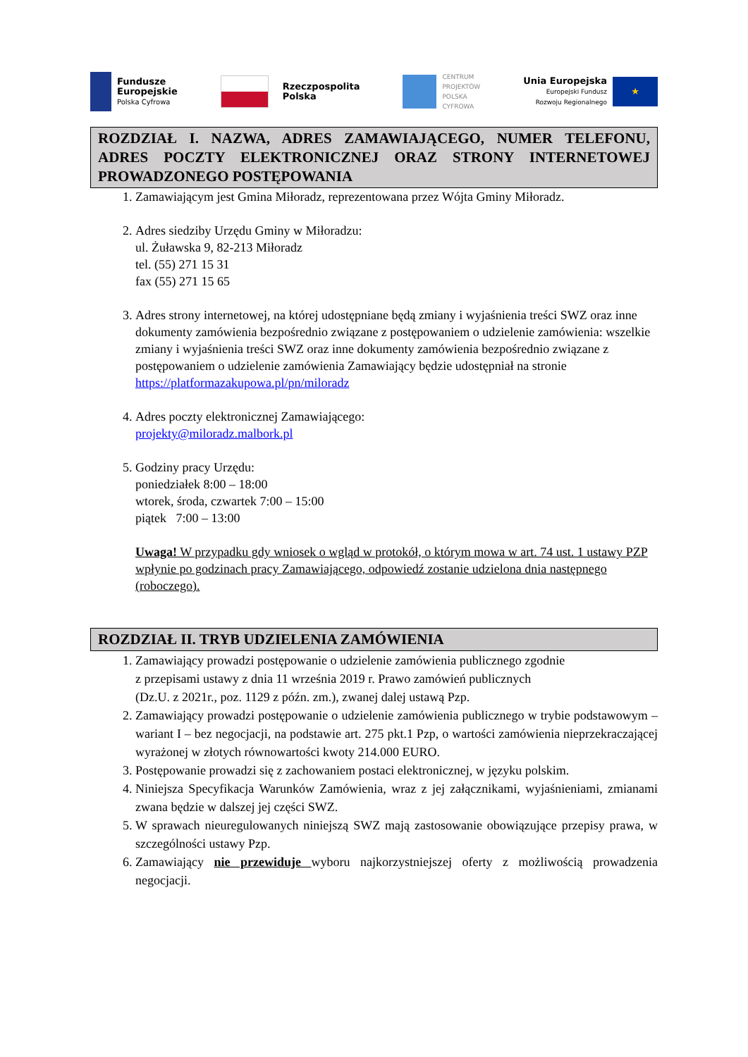Fundusze
Europejskie
Polska Cyfrowa
Rzeczpospolita
Polska
CENTRUM
PROJEKTÓW
POLSKA
CYFROWA
Unia Europejska
Europejski Fundusz
Rozwoju Regionalnego
★
ROZDZIAŁ I. NAZWA, ADRES ZAMAWIAJĄCEGO, NUMER TELEFONU, ADRES POCZTY ELEKTRONICZNEJ ORAZ STRONY INTERNETOWEJ PROWADZONEGO POSTĘPOWANIA
1. Zamawiającym jest Gmina Miłoradz, reprezentowana przez Wójta Gminy Miłoradz.
2. Adres siedziby Urzędu Gminy w Miłoradzu:
ul. Żuławska 9, 82-213 Miłoradz
tel. (55) 271 15 31
fax (55) 271 15 65
3. Adres strony internetowej, na której udostępniane będą zmiany i wyjaśnienia treści SWZ oraz inne dokumenty zamówienia bezpośrednio związane z postępowaniem o udzielenie zamówienia: wszelkie zmiany i wyjaśnienia treści SWZ oraz inne dokumenty zamówienia bezpośrednio związane z postępowaniem o udzielenie zamówienia Zamawiający będzie udostępniał na stronie https://platformazakupowa.pl/pn/miloradz
4. Adres poczty elektronicznej Zamawiającego:
projekty@miloradz.malbork.pl
5. Godziny pracy Urzędu:
poniedziałek 8:00 – 18:00
wtorek, środa, czwartek 7:00 – 15:00
piątek 7:00 – 13:00
Uwaga! W przypadku gdy wniosek o wgląd w protokół, o którym mowa w art. 74 ust. 1 ustawy PZP wpłynie po godzinach pracy Zamawiającego, odpowiedź zostanie udzielona dnia następnego (roboczego).
ROZDZIAŁ II. TRYB UDZIELENIA ZAMÓWIENIA
1. Zamawiający prowadzi postępowanie o udzielenie zamówienia publicznego zgodnie
z przepisami ustawy z dnia 11 września 2019 r. Prawo zamówień publicznych
(Dz.U. z 2021r., poz. 1129 z późn. zm.), zwanej dalej ustawą Pzp.
2. Zamawiający prowadzi postępowanie o udzielenie zamówienia publicznego w trybie podstawowym – wariant I – bez negocjacji, na podstawie art. 275 pkt.1 Pzp, o wartości zamówienia nieprzekraczającej wyrażonej w złotych równowartości kwoty 214.000 EURO.
3. Postępowanie prowadzi się z zachowaniem postaci elektronicznej, w języku polskim.
4. Niniejsza Specyfikacja Warunków Zamówienia, wraz z jej załącznikami, wyjaśnieniami, zmianami zwana będzie w dalszej jej części SWZ.
5. W sprawach nieuregulowanych niniejszą SWZ mają zastosowanie obowiązujące przepisy prawa, w szczególności ustawy Pzp.
6. Zamawiający nie przewiduje wyboru najkorzystniejszej oferty z możliwością prowadzenia negocjacji.